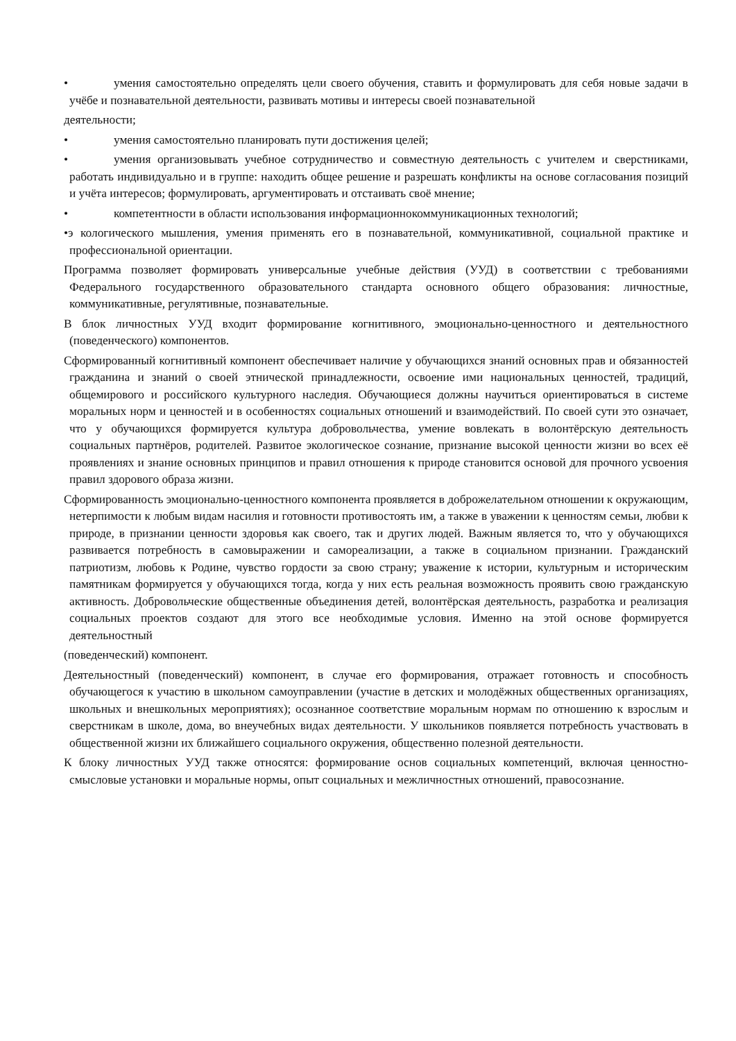• умения самостоятельно определять цели своего обучения, ставить и формулировать для себя новые задачи в учёбе и познавательной деятельности, развивать мотивы и интересы своей познавательной
деятельности;
• умения самостоятельно планировать пути достижения целей;
• умения организовывать учебное сотрудничество и совместную деятельность с учителем и сверстниками, работать индивидуально и в группе: находить общее решение и разрешать конфликты на основе согласования позиций и учёта интересов; формулировать, аргументировать и отстаивать своё мнение;
• компетентности в области использования информационнокоммуникационных технологий;
•э кологического мышления, умения применять его в познавательной, коммуникативной, социальной практике и профессиональной ориентации.
Программа позволяет формировать универсальные учебные действия (УУД) в соответствии с требованиями Федерального государственного образовательного стандарта основного общего образования: личностные, коммуникативные, регулятивные, познавательные.
В блок личностных УУД входит формирование когнитивного, эмоционально-ценностного и деятельностного (поведенческого) компонентов.
Сформированный когнитивный компонент обеспечивает наличие у обучающихся знаний основных прав и обязанностей гражданина и знаний о своей этнической принадлежности, освоение ими национальных ценностей, традиций, общемирового и российского культурного наследия. Обучающиеся должны научиться ориентироваться в системе моральных норм и ценностей и в особенностях социальных отношений и взаимодействий. По своей сути это означает, что у обучающихся формируется культура добровольчества, умение вовлекать в волонтёрскую деятельность социальных партнёров, родителей. Развитое экологическое сознание, признание высокой ценности жизни во всех её проявлениях и знание основных принципов и правил отношения к природе становится основой для прочного усвоения правил здорового образа жизни.
Сформированность эмоционально-ценностного компонента проявляется в доброжелательном отношении к окружающим, нетерпимости к любым видам насилия и готовности противостоять им, а также в уважении к ценностям семьи, любви к природе, в признании ценности здоровья как своего, так и других людей. Важным является то, что у обучающихся развивается потребность в самовыражении и самореализации, а также в социальном признании. Гражданский патриотизм, любовь к Родине, чувство гордости за свою страну; уважение к истории, культурным и историческим памятникам формируется у обучающихся тогда, когда у них есть реальная возможность проявить свою гражданскую активность. Добровольческие общественные объединения детей, волонтёрская деятельность, разработка и реализация социальных проектов создают для этого все необходимые условия. Именно на этой основе формируется деятельностный
(поведенческий) компонент.
Деятельностный (поведенческий) компонент, в случае его формирования, отражает готовность и способность обучающегося к участию в школьном самоуправлении (участие в детских и молодёжных общественных организациях, школьных и внешкольных мероприятиях); осознанное соответствие моральным нормам по отношению к взрослым и сверстникам в школе, дома, во внеучебных видах деятельности. У школьников появляется потребность участвовать в общественной жизни их ближайшего социального окружения, общественно полезной деятельности.
К блоку личностных УУД также относятся: формирование основ социальных компетенций, включая ценностно-смысловые установки и моральные нормы, опыт социальных и межличностных отношений, правосознание.